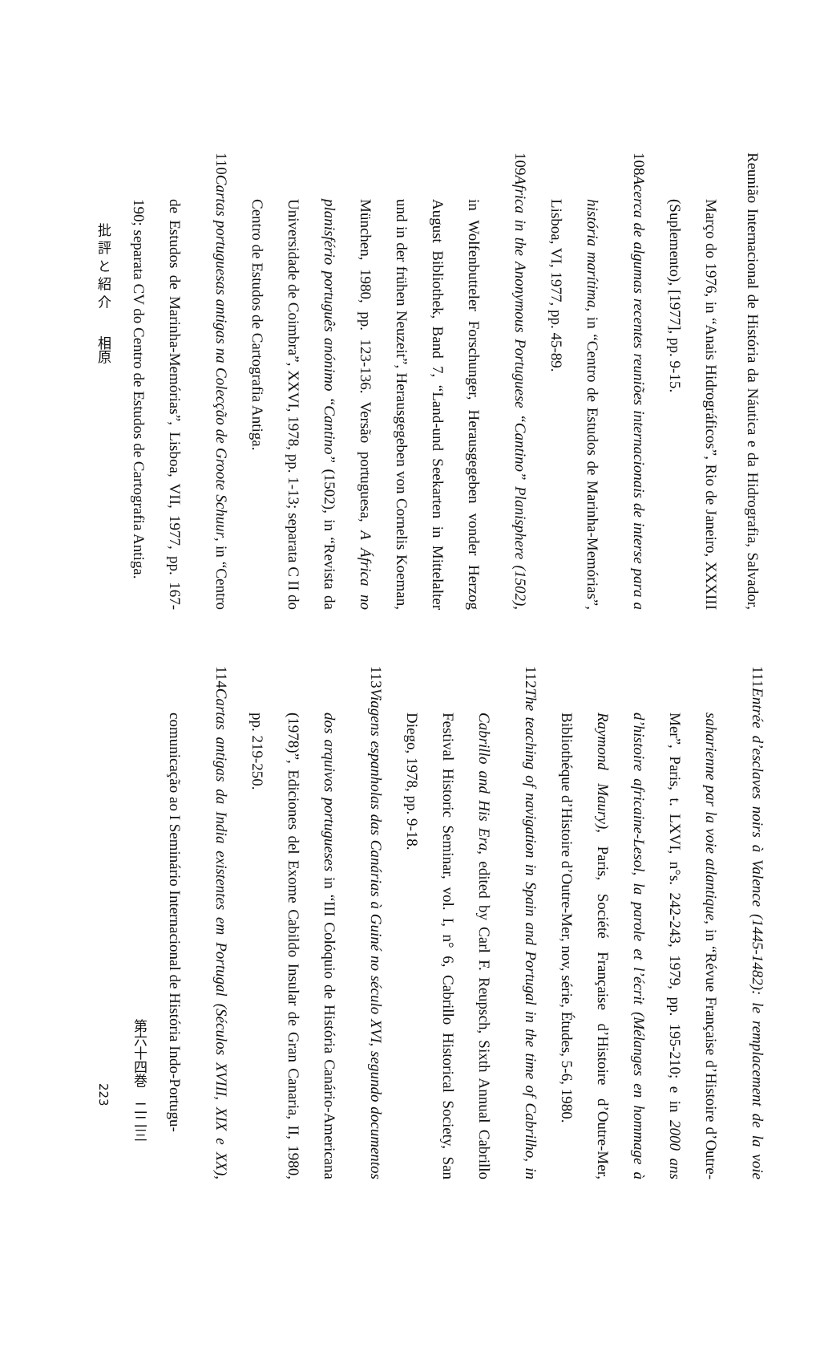Reunião Internacional de História da Náutica e da Hidrografia, Salvador, Março do 1976, in “Anais Hidrográficos”, Rio de Janeiro, XXXIII (Suplemento), [1977], pp. 9-15.
108 Acerca de algumas recentes reuniões internacionais de interse para a história marítima, in “Centro de Estudos de Marinha-Memórias”, Lisboa, VI, 1977, pp. 45-89.
109 Africa in the Anonymous Portuguese “Cantino” Planisphere (1502), in Wolfenbutteler Forschunger, Herausgegeben vonder Herzog August Bibliothek, Band 7, “Land-und Seekarten in Mittelalter und in der frühen Neuzeit”, Herausgegeben von Cornelis Koeman, München, 1980, pp. 123-136. Versão portuguesa, A África no planisfério português anónimo “Cantino” (1502), in “Revista da Universidade de Coimbra”, XXVI, 1978, pp. 1-13; separata C II do Centro de Estudos de Cartografia Antiga.
110 Cartas portuguesas antigas na Colecção de Groote Schuur, in “Centro de Estudos de Marinha-Memórias”, Lisboa, VII, 1977, pp. 167-190; separata CV do Centro de Estudos de Cartografia Antiga.
批 評 と 紹 介　　相原
111 Entrée d’esclaves noirs à Valence (1445-1482): le remplacement de la voie saharienne par la voie atlantique, in “Révue Française d’Histoire d’Outre-Mer”, Paris, t. LXVI, n°s. 242-243, 1979, pp. 195-210; e in 2000 ans d’histoire africaine-Lesol, la parole et l’écrit (Mélanges en hommage à Raymond Maury), Paris, Société Française d’Histoire d’Outre-Mer, Bibliothéque d’Histoire d’Outre-Mer, nov, série, Études, 5-6, 1980.
112 The teaching of navigation in Spain and Portugal in the time of Cabrilho, in Cabrillo and His Era, edited by Carl F. Reupsch, Sixth Annual Cabrillo Festival Historic Seminar, vol. I, n° 6, Cabrillo Historical Society, San Diego, 1978, pp. 9-18.
113 Viagens espanholas das Canárias à Guiné no século XVI, segundo documentos dos arquivos portugueses in “III Colóquio de História Canário-Americana (1978)”, Ediciones del Exome Cabildo Insular de Gran Canaria, II, 1980, pp. 219-250.
114 Cartas antigas da India existentes em Portugal (Séculos XVIII, XIX e XX), comunicação ao I Seminário Internacional de História Indo-Portugu-
第六十四巻　二二三
223